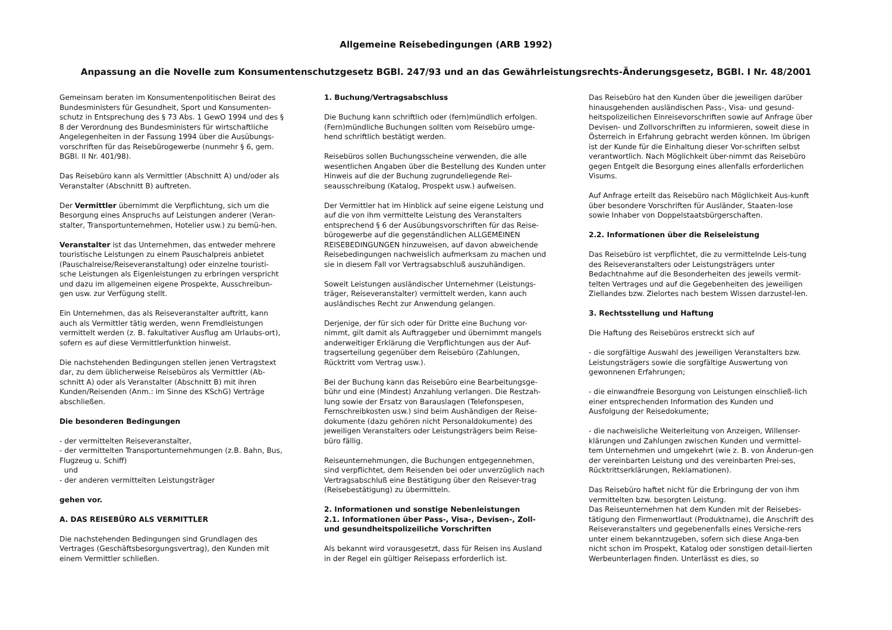Allgemeine Reisebedingungen (ARB 1992)
Anpassung an die Novelle zum Konsumentenschutzgesetz BGBl. 247/93 und an das Gewährleistungsrechts-Änderungsgesetz, BGBl. I Nr. 48/2001
Gemeinsam beraten im Konsumentenpolitischen Beirat des Bundesministers für Gesundheit, Sport und Konsumenten-schutz in Entsprechung des § 73 Abs. 1 GewO 1994 und des § 8 der Verordnung des Bundesministers für wirtschaftliche Angelegenheiten in der Fassung 1994 über die Ausübungs-vorschriften für das Reisebürogewerbe (nunmehr § 6, gem. BGBl. II Nr. 401/98).
Das Reisebüro kann als Vermittler (Abschnitt A) und/oder als Veranstalter (Abschnitt B) auftreten.
Der Vermittler übernimmt die Verpflichtung, sich um die Besorgung eines Anspruchs auf Leistungen anderer (Veran-stalter, Transportunternehmen, Hotelier usw.) zu bemü-hen.
Veranstalter ist das Unternehmen, das entweder mehrere touristische Leistungen zu einem Pauschalpreis anbietet (Pauschalreise/Reiseveranstaltung) oder einzelne touristi-sche Leistungen als Eigenleistungen zu erbringen verspricht und dazu im allgemeinen eigene Prospekte, Ausschreibun-gen usw. zur Verfügung stellt.
Ein Unternehmen, das als Reiseveranstalter auftritt, kann auch als Vermittler tätig werden, wenn Fremdleistungen vermittelt werden (z. B. fakultativer Ausflug am Urlaubs-ort), sofern es auf diese Vermittlerfunktion hinweist.
Die nachstehenden Bedingungen stellen jenen Vertragstext dar, zu dem üblicherweise Reisebüros als Vermittler (Ab-schnitt A) oder als Veranstalter (Abschnitt B) mit ihren Kunden/Reisenden (Anm.: im Sinne des KSchG) Verträge abschließen.
Die besonderen Bedingungen
- der vermittelten Reiseveranstalter,
- der vermittelten Transportunternehmungen (z.B. Bahn, Bus, Flugzeug u. Schiff)
und
- der anderen vermittelten Leistungsträger
gehen vor.
A. DAS REISEBÜRO ALS VERMITTLER
Die nachstehenden Bedingungen sind Grundlagen des Vertrages (Geschäftsbesorgungsvertrag), den Kunden mit einem Vermittler schließen.
1. Buchung/Vertragsabschluss
Die Buchung kann schriftlich oder (fern)mündlich erfolgen. (Fern)mündliche Buchungen sollten vom Reisebüro umge-hend schriftlich bestätigt werden.
Reisebüros sollen Buchungsscheine verwenden, die alle wesentlichen Angaben über die Bestellung des Kunden unter Hinweis auf die der Buchung zugrundeliegende Rei-seausschreibung (Katalog, Prospekt usw.) aufweisen.
Der Vermittler hat im Hinblick auf seine eigene Leistung und auf die von ihm vermittelte Leistung des Veranstalters entsprechend § 6 der Ausübungsvorschriften für das Reise-bürogewerbe auf die gegenständlichen ALLGEMEINEN REISEBEDINGUNGEN hinzuweisen, auf davon abweichende Reisebedingungen nachweislich aufmerksam zu machen und sie in diesem Fall vor Vertragsabschluß auszuhändigen.
Soweit Leistungen ausländischer Unternehmer (Leistungs-träger, Reiseveranstalter) vermittelt werden, kann auch ausländisches Recht zur Anwendung gelangen.
Derjenige, der für sich oder für Dritte eine Buchung vor-nimmt, gilt damit als Auftraggeber und übernimmt mangels anderweitiger Erklärung die Verpflichtungen aus der Auf-tragserteilung gegenüber dem Reisebüro (Zahlungen, Rücktritt vom Vertrag usw.).
Bei der Buchung kann das Reisebüro eine Bearbeitungsge-bühr und eine (Mindest) Anzahlung verlangen. Die Restzah-lung sowie der Ersatz von Barauslagen (Telefonspesen, Fernschreibkosten usw.) sind beim Aushändigen der Reise-dokumente (dazu gehören nicht Personaldokumente) des jeweiligen Veranstalters oder Leistungsträgers beim Reise-büro fällig.
Reiseunternehmungen, die Buchungen entgegennehmen, sind verpflichtet, dem Reisenden bei oder unverzüglich nach Vertragsabschluß eine Bestätigung über den Reisever-trag (Reisebestätigung) zu übermitteln.
2. Informationen und sonstige Nebenleistungen
2.1. Informationen über Pass-, Visa-, Devisen-, Zoll- und gesundheitspolizeiliche Vorschriften
Als bekannt wird vorausgesetzt, dass für Reisen ins Ausland in der Regel ein gültiger Reisepass erforderlich ist.
Das Reisebüro hat den Kunden über die jeweiligen darüber hinausgehenden ausländischen Pass-, Visa- und gesund-heitspolizeilichen Einreisevorschriften sowie auf Anfrage über Devisen- und Zollvorschriften zu informieren, soweit diese in Österreich in Erfahrung gebracht werden können. Im übrigen ist der Kunde für die Einhaltung dieser Vor-schriften selbst verantwortlich. Nach Möglichkeit über-nimmt das Reisebüro gegen Entgelt die Besorgung eines allenfalls erforderlichen Visums.
Auf Anfrage erteilt das Reisebüro nach Möglichkeit Aus-kunft über besondere Vorschriften für Ausländer, Staaten-lose sowie Inhaber von Doppelstaatsbürgerschaften.
2.2. Informationen über die Reiseleistung
Das Reisebüro ist verpflichtet, die zu vermittelnde Leis-tung des Reiseveranstalters oder Leistungsträgers unter Bedachtnahme auf die Besonderheiten des jeweils vermit-telten Vertrages und auf die Gegebenheiten des jeweiligen Ziellandes bzw. Zielortes nach bestem Wissen darzustel-len.
3. Rechtsstellung und Haftung
Die Haftung des Reisebüros erstreckt sich auf
- die sorgfältige Auswahl des jeweiligen Veranstalters bzw. Leistungsträgers sowie die sorgfältige Auswertung von gewonnenen Erfahrungen;
- die einwandfreie Besorgung von Leistungen einschließ-lich einer entsprechenden Information des Kunden und Ausfolgung der Reisedokumente;
- die nachweisliche Weiterleitung von Anzeigen, Willenser-klärungen und Zahlungen zwischen Kunden und vermittel-tem Unternehmen und umgekehrt (wie z. B. von Änderun-gen der vereinbarten Leistung und des vereinbarten Prei-ses, Rücktrittserklärungen, Reklamationen).
Das Reisebüro haftet nicht für die Erbringung der von ihm vermittelten bzw. besorgten Leistung.
Das Reiseunternehmen hat dem Kunden mit der Reisebes-tätigung den Firmenwortlaut (Produktname), die Anschrift des Reiseveranstalters und gegebenenfalls eines Versiche-rers unter einem bekanntzugeben, sofern sich diese Anga-ben nicht schon im Prospekt, Katalog oder sonstigen detail-lierten Werbeunterlagen finden. Unterlässt es dies, so